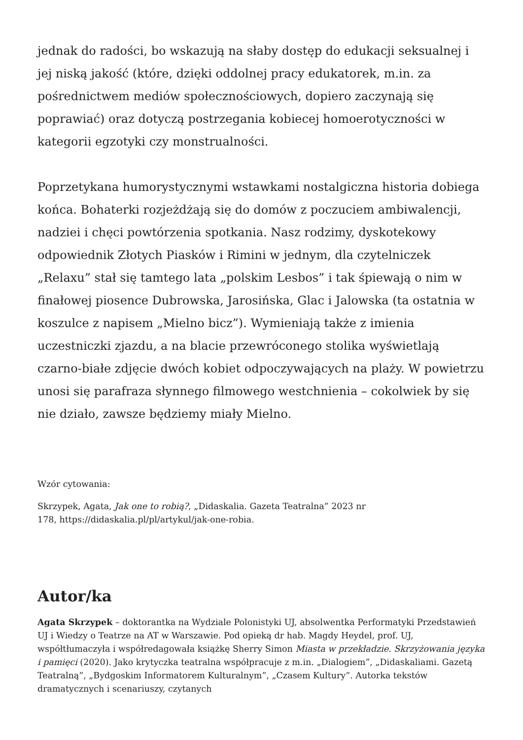jednak do radości, bo wskazują na słaby dostęp do edukacji seksualnej i jej niską jakość (które, dzięki oddolnej pracy edukatorek, m.in. za pośrednictwem mediów społecznościowych, dopiero zaczynają się poprawiać) oraz dotyczą postrzegania kobiecej homoerotyczności w kategorii egzotyki czy monstrualności.
Poprzetykana humorystycznymi wstawkami nostalgiczna historia dobiega końca. Bohaterki rozjeżdżają się do domów z poczuciem ambiwalencji, nadziei i chęci powtórzenia spotkania. Nasz rodzimy, dyskotekowy odpowiednik Złotych Piasków i Rimini w jednym, dla czytelniczek „Relaxu” stał się tamtego lata „polskim Lesbos” i tak śpiewają o nim w finałowej piosence Dubrowska, Jarosińska, Glac i Jalowska (ta ostatnia w koszulce z napisem „Mielno bicz”). Wymieniają także z imienia uczestniczki zjazdu, a na blacie przewróconego stolika wyświetlają czarno-białe zdjęcie dwóch kobiet odpoczywających na plaży. W powietrzu unosi się parafraza słynnego filmowego westchnienia – cokolwiek by się nie działo, zawsze będziemy miały Mielno.
Wzór cytowania:
Skrzypek, Agata, Jak one to robią?, „Didaskalia. Gazeta Teatralna” 2023 nr
178, https://didaskalia.pl/pl/artykul/jak-one-robia.
Autor/ka
Agata Skrzypek – doktorantka na Wydziale Polonistyki UJ, absolwentka Performatyki Przedstawień UJ i Wiedzy o Teatrze na AT w Warszawie. Pod opieką dr hab. Magdy Heydel, prof. UJ, współtłumaczyła i współredagowała książkę Sherry Simon Miasta w przekładzie. Skrzyżowania języka i pamięci (2020). Jako krytyczka teatralna współpracuje z m.in. „Dialogiem”, „Didaskaliami. Gazetą Teatralną”, „Bydgoskim Informatorem Kulturalnym”, „Czasem Kultury”. Autorka tekstów dramatycznych i scenariuszy, czytanych